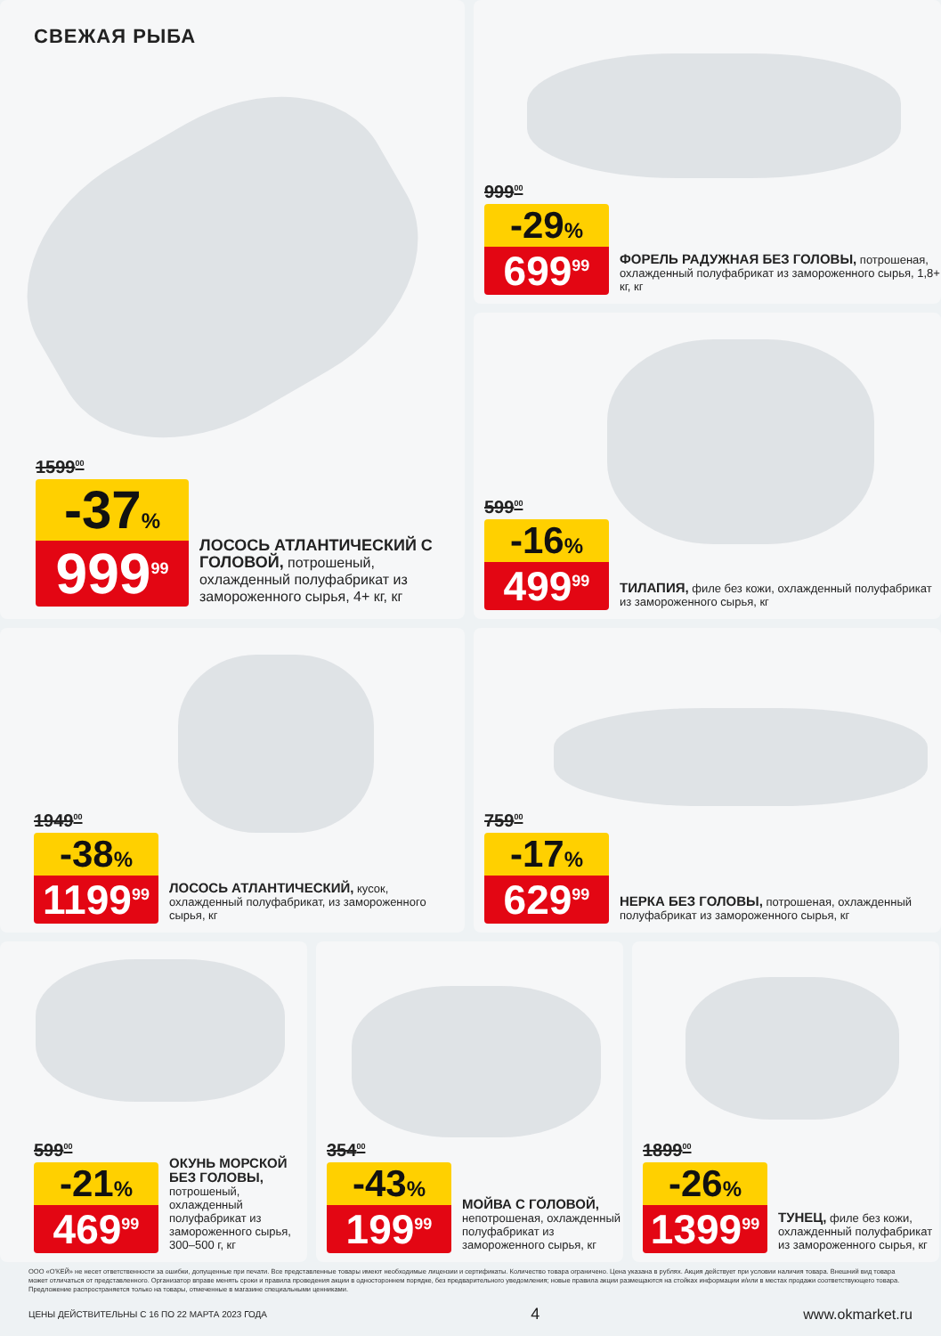СВЕЖАЯ РЫБА
1599<sup>00</sup>
-37%
999<sup>99</sup>
ЛОСОСЬ АТЛАНТИЧЕСКИЙ С ГОЛОВОЙ, потрошеный, охлажденный полуфабрикат из замороженного сырья, 4+ кг, кг
999<sup>00</sup>
-29%
699<sup>99</sup>
ФОРЕЛЬ РАДУЖНАЯ БЕЗ ГОЛОВЫ, потрошеная, охлажденный полуфабрикат из замороженного сырья, 1,8+ кг, кг
599<sup>00</sup>
-16%
499<sup>99</sup>
ТИЛАПИЯ, филе без кожи, охлажденный полуфабрикат из замороженного сырья, кг
1949<sup>00</sup>
-38%
1199<sup>99</sup>
ЛОСОСЬ АТЛАНТИЧЕСКИЙ, кусок, охлажденный полуфабрикат, из замороженного сырья, кг
759<sup>00</sup>
-17%
629<sup>99</sup>
НЕРКА БЕЗ ГОЛОВЫ, потрошеная, охлажденный полуфабрикат из замороженного сырья, кг
599<sup>00</sup>
-21%
469<sup>99</sup>
ОКУНЬ МОРСКОЙ БЕЗ ГОЛОВЫ, потрошеный, охлажденный полуфабрикат из замороженного сырья, 300–500 г, кг
354<sup>00</sup>
-43%
199<sup>99</sup>
МОЙВА С ГОЛОВОЙ, непотрошеная, охлажденный полуфабрикат из замороженного сырья, кг
1899<sup>00</sup>
-26%
1399<sup>99</sup>
ТУНЕЦ, филе без кожи, охлажденный полуфабрикат из замороженного сырья, кг
ООО «О'КЕЙ» не несет ответственности за ошибки, допущенные при печати. Все представленные товары имеют необходимые лицензии и сертификаты. Количество товара ограничено. Цена указана в рублях. Акция действует при условии наличия товара. Внешний вид товара может отличаться от представленного. Организатор вправе менять сроки и правила проведения акции в одностороннем порядке, без предварительного уведомления; новые правила акции размещаются на стойках информации и/или в местах продажи соответствующего товара. Предложение распространяется только на товары, отмеченные в магазине специальными ценниками.
ЦЕНЫ ДЕЙСТВИТЕЛЬНЫ С 16 ПО 22 МАРТА 2023 ГОДА 4 www.okmarket.ru